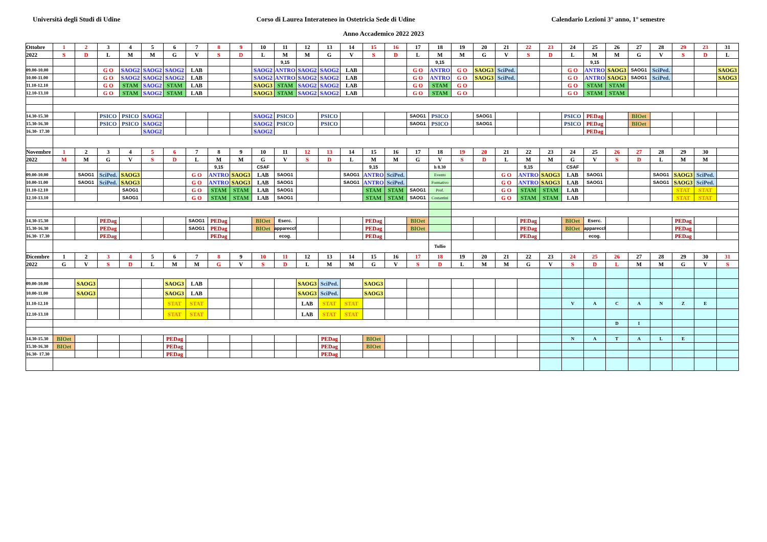Università degli Studi di Udine Corso di Laurea Interateneo in Ostetricia Sede di Udine Calendario Lezioni 3° anno, 1° semestre
Anno Accademico 2022 2023
| Ottobre | 1 | 2 | 3 | 4 | 5 | 6 | 7 | 8 | 9 | 10 | 11 | 12 | 13 | 14 | 15 | 16 | 17 | 18 | 19 | 20 | 21 | 22 | 23 | 24 | 25 | 26 | 27 | 28 | 29 | 23 | 31 |
| 2022 | S | D | L | M | M | G | V | S | D | L | M | M | G | V | S | D | L | M | M | G | V | S | D | L | M | M | G | V | S | D | L |
| | | | | | | | | | | | 9,15 | | | | | | | 9,15 | | | | | | | 9,15 | | | | | | |
| 09.00-10.00 | | | G O | SAOG2 | SAOG2 | SAOG2 | LAB | | | SAOG2 | ANTRO | SAOG2 | SAOG2 | LAB | | | G O | ANTRO | G O | SAOG3 | SciPed. | | | G O | ANTRO | SAOG3 | SAOG1 | SciPed. | | | SAOG3 |
| 10.00-11.00 | | | G O | SAOG2 | SAOG2 | SAOG2 | LAB | | | SAOG2 | ANTRO | SAOG2 | SAOG2 | LAB | | | G O | ANTRO | G O | SAOG3 | SciPed. | | | G O | ANTRO | SAOG3 | SAOG1 | SciPed. | | | SAOG3 |
| 11.10-12.10 | | | G O | STAM | SAOG2 | STAM | LAB | | | SAOG3 | STAM | SAOG2 | SAOG2 | LAB | | | G O | STAM | G O | | | | | G O | STAM | STAM | | | | | |
| 12.10-13.10 | | | G O | STAM | SAOG2 | STAM | LAB | | | SAOG3 | STAM | SAOG2 | SAOG2 | LAB | | | G O | STAM | G O | | | | | G O | STAM | STAM | | | | | |
| 14.30-15.30 | | | PSICO | PSICO | SAOG2 | | | | | SAOG2 | PSICO | | PSICO | | | | SAOG1 | PSICO | | SAOG1 | | | | PSICO | PEDag | | BIOet | | | | |
| 15.30-16.30 | | | PSICO | PSICO | SAOG2 | | | | | SAOG2 | PSICO | | PSICO | | | | SAOG1 | PSICO | | SAOG1 | | | | PSICO | PEDag | | BIOet | | | | |
| 16.30- 17.30 | | | | | SAOG2 | | | | | SAOG2 | | | | | | | | | | | | | | | PEDag | | | | | | |
| Novembre | 1 | 2 | 3 | 4 | 5 | 6 | 7 | 8 | 9 | 10 | 11 | 12 | 13 | 14 | 15 | 16 | 17 | 18 | 19 | 20 | 21 | 22 | 23 | 24 | 25 | 26 | 27 | 28 | 29 | 30 | |
| 2022 | M | M | G | V | S | D | L | M | M | G | V | S | D | L | M | M | G | V | S | D | L | M | M | G | V | S | D | L | M | M | |
| | | | | | | | | 9,15 | | CSAF | | | | | 9,15 | | | h 8.30 | | | | 9,15 | | CSAF | | | | | | | |
| 09.00-10.00 | | SAOG1 | SciPed. | SAOG3 | | | G O | ANTRO | SAOG3 | LAB | SAOG1 | | | SAOG1 | ANTRO | SciPed. | | Evento | | | G O | ANTRO | SAOG3 | LAB | SAOG1 | | | SAOG1 | SAOG3 | SciPed. | |
| 10.00-11.00 | | SAOG1 | SciPed. | SAOG3 | | | G O | ANTRO | SAOG3 | LAB | SAOG1 | | | SAOG1 | ANTRO | SciPed. | | Formativo | | | G O | ANTRO | SAOG3 | LAB | SAOG1 | | | SAOG1 | SAOG3 | SciPed. | |
| 11.10-12.10 | | | | SAOG1 | | | G O | STAM | STAM | LAB | SAOG1 | | | | STAM | STAM | SAOG1 | Prof. | | | G O | STAM | STAM | LAB | | | | | STAT | STAT | |
| 12.10-13.10 | | | | SAOG1 | | | G O | STAM | STAM | LAB | SAOG1 | | | | STAM | STAM | SAOG1 | Costantini | | | G O | STAM | STAM | LAB | | | | | STAT | STAT | |
| 14.30-15.30 | | | PEDag | | | | SAOG1 | PEDag | | BIOet | Eserc. | | | | PEDag | | BIOet | | | | | PEDag | | BIOet | Eserc. | | | | PEDag | | |
| 15.30-16.30 | | | PEDag | | | | SAOG1 | PEDag | | BIOet | apparecch | | | | PEDag | | BIOet | | | | | PEDag | | BIOet | apparecch | | | | PEDag | | |
| 16.30- 17.30 | | | PEDag | | | | | PEDag | | | ecog. | | | | PEDag | | | | | | | PEDag | | | ecog. | | | | PEDag | | |
| | | | | | | | | | | | | | | | | | | Tullio | | | | | | | | | | | | | |
| Dicembre | 1 | 2 | 3 | 4 | 5 | 6 | 7 | 8 | 9 | 10 | 11 | 12 | 13 | 14 | 15 | 16 | 17 | 18 | 19 | 20 | 21 | 22 | 23 | 24 | 25 | 26 | 27 | 28 | 29 | 30 | 31 |
| 2022 | G | V | S | D | L | M | M | G | V | S | D | L | M | M | G | V | S | D | L | M | M | G | V | S | D | L | M | M | G | V | S |
| 09.00-10.00 | | SAOG3 | | | | SAOG3 | LAB | | | | | SAOG3 | SciPed. | | SAOG3 | | | | | | | | | | | | | | | | |
| 10.00-11.00 | | SAOG3 | | | | SAOG3 | LAB | | | | | SAOG3 | SciPed. | | SAOG3 | | | | | | | | | | | | | | | | |
| 11.10-12.10 | | | | | | STAT | STAT | | | | | LAB | STAT | STAT | | | | | | | | | | V | A | C | A | N | Z | E | |
| 12.10-13.10 | | | | | | STAT | STAT | | | | | LAB | STAT | STAT | | | | | | | | | | | | | | | | | |
| | | | | | | | | | | | | | | | | | | | | | | | | | | D | I | | | | |
| 14.30-15.30 | BIOet | | | | | PEDag | | | | | | | PEDag | | BIOet | | | | | | | | | N | A | T | A | L | E | | |
| 15.30-16.30 | BIOet | | | | | PEDag | | | | | | | PEDag | | BIOet | | | | | | | | | | | | | | | | |
| 16.30- 17.30 | | | | | | PEDag | | | | | | | PEDag | | | | | | | | | | | | | | | | | | |